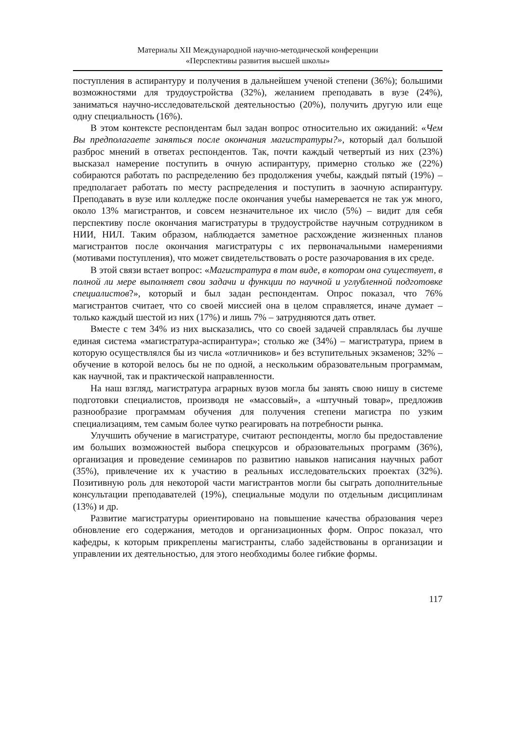Материалы XII Международной научно-методической конференции
«Перспективы развития высшей школы»
поступления в аспирантуру и получения в дальнейшем ученой степени (36%); большими возможностями для трудоустройства (32%), желанием преподавать в вузе (24%), заниматься научно-исследовательской деятельностью (20%), получить другую или еще одну специальность (16%).
В этом контексте респондентам был задан вопрос относительно их ожиданий: «Чем Вы предполагаете заняться после окончания магистратуры?», который дал большой разброс мнений в ответах респондентов. Так, почти каждый четвертый из них (23%) высказал намерение поступить в очную аспирантуру, примерно столько же (22%) собираются работать по распределению без продолжения учебы, каждый пятый (19%) – предполагает работать по месту распределения и поступить в заочную аспирантуру. Преподавать в вузе или колледже после окончания учебы намеревается не так уж много, около 13% магистрантов, и совсем незначительное их число (5%) – видит для себя перспективу после окончания магистратуры в трудоустройстве научным сотрудником в НИИ, НИЛ. Таким образом, наблюдается заметное расхождение жизненных планов магистрантов после окончания магистратуры с их первоначальными намерениями (мотивами поступления), что может свидетельствовать о росте разочарования в их среде.
В этой связи встает вопрос: «Магистратура в том виде, в котором она существует, в полной ли мере выполняет свои задачи и функции по научной и углубленной подготовке специалистов?», который и был задан респондентам. Опрос показал, что 76% магистрантов считает, что со своей миссией она в целом справляется, иначе думает – только каждый шестой из них (17%) и лишь 7% – затрудняются дать ответ.
Вместе с тем 34% из них высказались, что со своей задачей справлялась бы лучше единая система «магистратура-аспирантура»; столько же (34%) – магистратура, прием в которую осуществлялся бы из числа «отличников» и без вступительных экзаменов; 32% – обучение в которой велось бы не по одной, а нескольким образовательным программам, как научной, так и практической направленности.
На наш взгляд, магистратура аграрных вузов могла бы занять свою нишу в системе подготовки специалистов, производя не «массовый», а «штучный товар», предложив разнообразие программам обучения для получения степени магистра по узким специализациям, тем самым более чутко реагировать на потребности рынка.
Улучшить обучение в магистратуре, считают респонденты, могло бы предоставление им больших возможностей выбора спецкурсов и образовательных программ (36%), организация и проведение семинаров по развитию навыков написания научных работ (35%), привлечение их к участию в реальных исследовательских проектах (32%). Позитивную роль для некоторой части магистрантов могли бы сыграть дополнительные консультации преподавателей (19%), специальные модули по отдельным дисциплинам (13%) и др.
Развитие магистратуры ориентировано на повышение качества образования через обновление его содержания, методов и организационных форм. Опрос показал, что кафедры, к которым прикреплены магистранты, слабо задействованы в организации и управлении их деятельностью, для этого необходимы более гибкие формы.
117